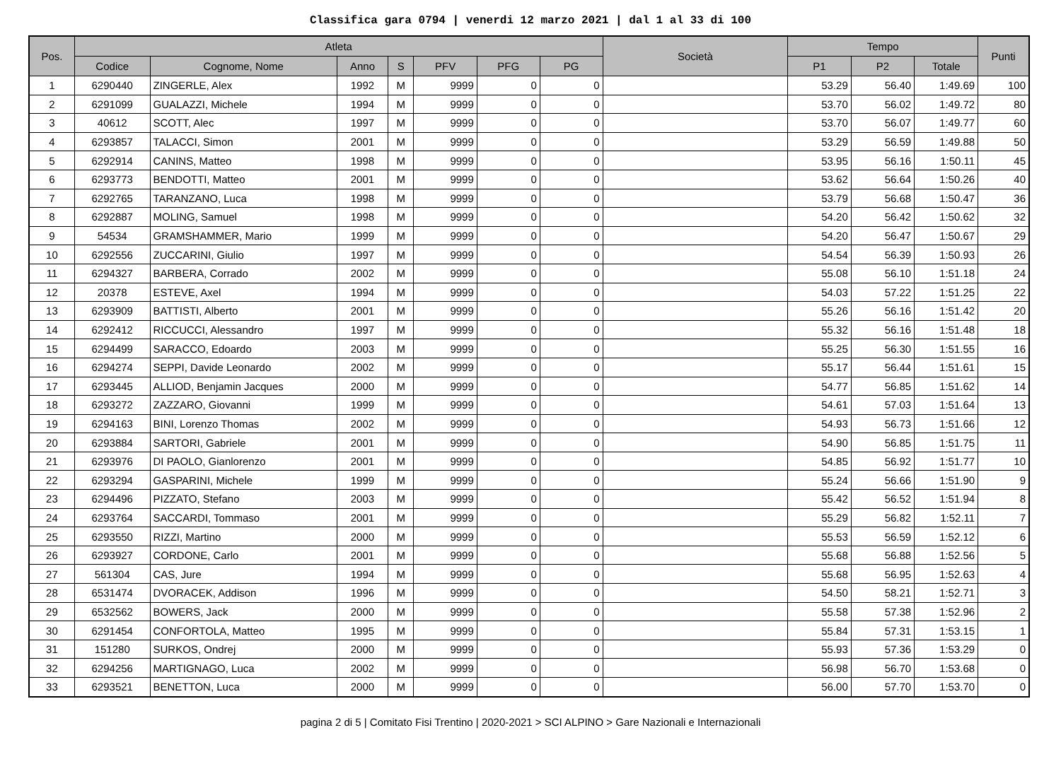Classifica gara 0794 | venerdi 12 marzo 2021 | dal 1 al 33 di 100
| Pos. | Atleta | | | | | | | Società | Tempo | | | Punti |
| --- | --- | --- | --- | --- | --- | --- | --- | --- | --- | --- | --- | --- |
| | Codice | Cognome, Nome | Anno | S | PFV | PFG | PG | | P1 | P2 | Totale | |
| 1 | 6290440 | ZINGERLE, Alex | 1992 | M | 9999 | 0 | 0 | | 53.29 | 56.40 | 1:49.69 | 100 |
| 2 | 6291099 | GUALAZZI, Michele | 1994 | M | 9999 | 0 | 0 | | 53.70 | 56.02 | 1:49.72 | 80 |
| 3 | 40612 | SCOTT, Alec | 1997 | M | 9999 | 0 | 0 | | 53.70 | 56.07 | 1:49.77 | 60 |
| 4 | 6293857 | TALACCI, Simon | 2001 | M | 9999 | 0 | 0 | | 53.29 | 56.59 | 1:49.88 | 50 |
| 5 | 6292914 | CANINS, Matteo | 1998 | M | 9999 | 0 | 0 | | 53.95 | 56.16 | 1:50.11 | 45 |
| 6 | 6293773 | BENDOTTI, Matteo | 2001 | M | 9999 | 0 | 0 | | 53.62 | 56.64 | 1:50.26 | 40 |
| 7 | 6292765 | TARANZANO, Luca | 1998 | M | 9999 | 0 | 0 | | 53.79 | 56.68 | 1:50.47 | 36 |
| 8 | 6292887 | MOLING, Samuel | 1998 | M | 9999 | 0 | 0 | | 54.20 | 56.42 | 1:50.62 | 32 |
| 9 | 54534 | GRAMSHAMMER, Mario | 1999 | M | 9999 | 0 | 0 | | 54.20 | 56.47 | 1:50.67 | 29 |
| 10 | 6292556 | ZUCCARINI, Giulio | 1997 | M | 9999 | 0 | 0 | | 54.54 | 56.39 | 1:50.93 | 26 |
| 11 | 6294327 | BARBERA, Corrado | 2002 | M | 9999 | 0 | 0 | | 55.08 | 56.10 | 1:51.18 | 24 |
| 12 | 20378 | ESTEVE, Axel | 1994 | M | 9999 | 0 | 0 | | 54.03 | 57.22 | 1:51.25 | 22 |
| 13 | 6293909 | BATTISTI, Alberto | 2001 | M | 9999 | 0 | 0 | | 55.26 | 56.16 | 1:51.42 | 20 |
| 14 | 6292412 | RICCUCCI, Alessandro | 1997 | M | 9999 | 0 | 0 | | 55.32 | 56.16 | 1:51.48 | 18 |
| 15 | 6294499 | SARACCO, Edoardo | 2003 | M | 9999 | 0 | 0 | | 55.25 | 56.30 | 1:51.55 | 16 |
| 16 | 6294274 | SEPPI, Davide Leonardo | 2002 | M | 9999 | 0 | 0 | | 55.17 | 56.44 | 1:51.61 | 15 |
| 17 | 6293445 | ALLIOD, Benjamin Jacques | 2000 | M | 9999 | 0 | 0 | | 54.77 | 56.85 | 1:51.62 | 14 |
| 18 | 6293272 | ZAZZARO, Giovanni | 1999 | M | 9999 | 0 | 0 | | 54.61 | 57.03 | 1:51.64 | 13 |
| 19 | 6294163 | BINI, Lorenzo Thomas | 2002 | M | 9999 | 0 | 0 | | 54.93 | 56.73 | 1:51.66 | 12 |
| 20 | 6293884 | SARTORI, Gabriele | 2001 | M | 9999 | 0 | 0 | | 54.90 | 56.85 | 1:51.75 | 11 |
| 21 | 6293976 | DI PAOLO, Gianlorenzo | 2001 | M | 9999 | 0 | 0 | | 54.85 | 56.92 | 1:51.77 | 10 |
| 22 | 6293294 | GASPARINI, Michele | 1999 | M | 9999 | 0 | 0 | | 55.24 | 56.66 | 1:51.90 | 9 |
| 23 | 6294496 | PIZZATO, Stefano | 2003 | M | 9999 | 0 | 0 | | 55.42 | 56.52 | 1:51.94 | 8 |
| 24 | 6293764 | SACCARDI, Tommaso | 2001 | M | 9999 | 0 | 0 | | 55.29 | 56.82 | 1:52.11 | 7 |
| 25 | 6293550 | RIZZI, Martino | 2000 | M | 9999 | 0 | 0 | | 55.53 | 56.59 | 1:52.12 | 6 |
| 26 | 6293927 | CORDONE, Carlo | 2001 | M | 9999 | 0 | 0 | | 55.68 | 56.88 | 1:52.56 | 5 |
| 27 | 561304 | CAS, Jure | 1994 | M | 9999 | 0 | 0 | | 55.68 | 56.95 | 1:52.63 | 4 |
| 28 | 6531474 | DVORACEK, Addison | 1996 | M | 9999 | 0 | 0 | | 54.50 | 58.21 | 1:52.71 | 3 |
| 29 | 6532562 | BOWERS, Jack | 2000 | M | 9999 | 0 | 0 | | 55.58 | 57.38 | 1:52.96 | 2 |
| 30 | 6291454 | CONFORTOLA, Matteo | 1995 | M | 9999 | 0 | 0 | | 55.84 | 57.31 | 1:53.15 | 1 |
| 31 | 151280 | SURKOS, Ondrej | 2000 | M | 9999 | 0 | 0 | | 55.93 | 57.36 | 1:53.29 | 0 |
| 32 | 6294256 | MARTIGNAGO, Luca | 2002 | M | 9999 | 0 | 0 | | 56.98 | 56.70 | 1:53.68 | 0 |
| 33 | 6293521 | BENETTON, Luca | 2000 | M | 9999 | 0 | 0 | | 56.00 | 57.70 | 1:53.70 | 0 |
pagina 2 di 5 | Comitato Fisi Trentino | 2020-2021 > SCI ALPINO > Gare Nazionali e Internazionali